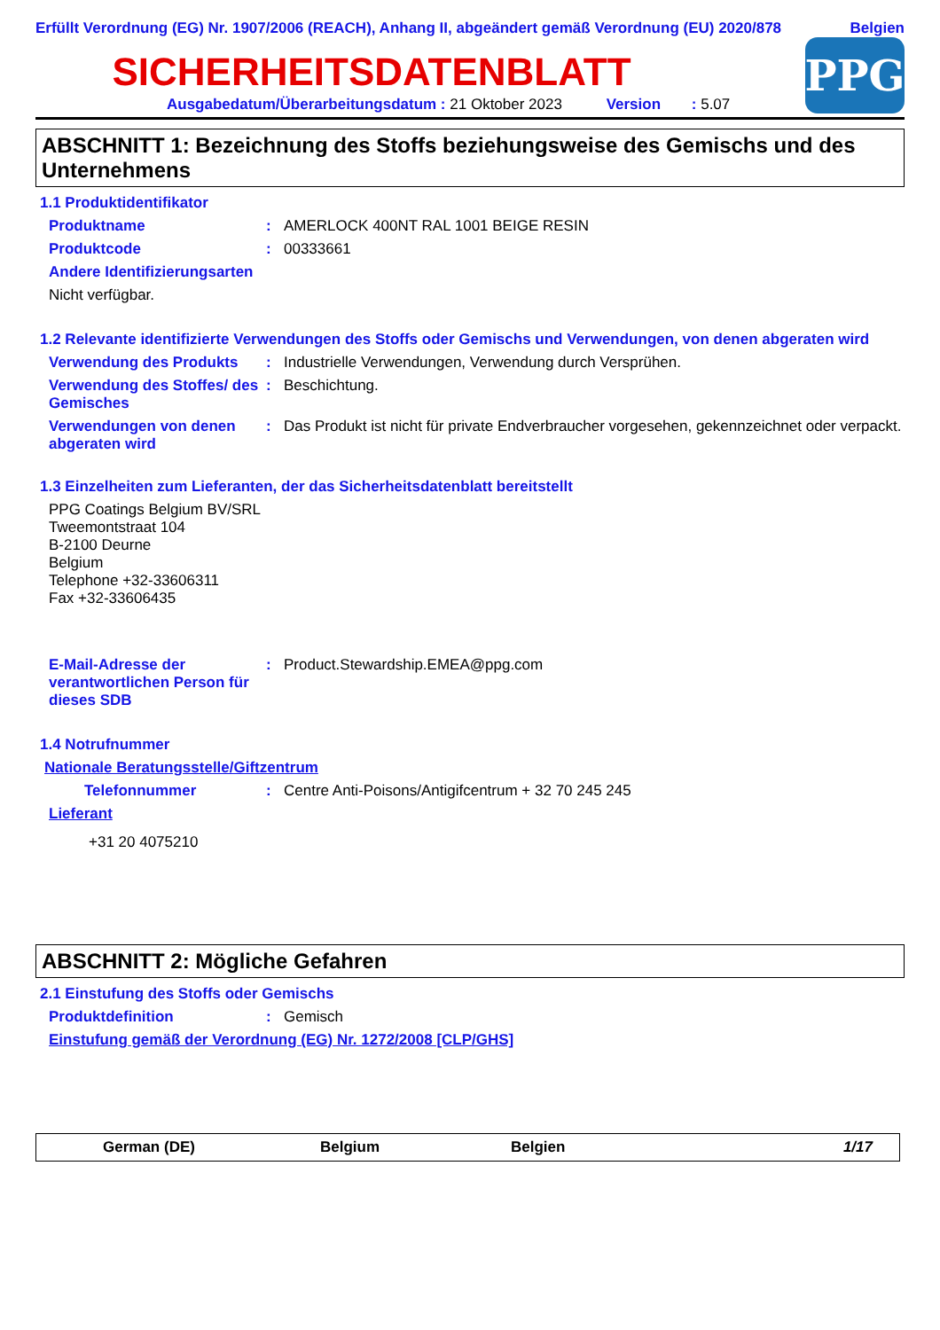Erfüllt Verordnung (EG) Nr. 1907/2006 (REACH), Anhang II, abgeändert gemäß Verordnung (EU) 2020/878 Belgien
SICHERHEITSDATENBLATT
Ausgabedatum/Überarbeitungsdatum : 21 Oktober 2023 Version : 5.07
PPG
ABSCHNITT 1: Bezeichnung des Stoffs beziehungsweise des Gemischs und des Unternehmens
1.1 Produktidentifikator
Produktname : AMERLOCK 400NT RAL 1001 BEIGE RESIN
Produktcode : 00333661
Andere Identifizierungsarten
Nicht verfügbar.
1.2 Relevante identifizierte Verwendungen des Stoffs oder Gemischs und Verwendungen, von denen abgeraten wird
Verwendung des Produkts : Industrielle Verwendungen, Verwendung durch Versprühen.
Verwendung des Stoffes/ des Gemisches
: Beschichtung.
Verwendungen von denen abgeraten wird
: Das Produkt ist nicht für private Endverbraucher vorgesehen, gekennzeichnet oder verpackt.
1.3 Einzelheiten zum Lieferanten, der das Sicherheitsdatenblatt bereitstellt
PPG Coatings Belgium BV/SRL
Tweemontstraat 104
B-2100 Deurne
Belgium
Telephone +32-33606311
Fax +32-33606435
E-Mail-Adresse der verantwortlichen Person für dieses SDB
: Product.Stewardship.EMEA@ppg.com
1.4 Notrufnummer
Nationale Beratungsstelle/Giftzentrum
Telefonnummer : Centre Anti-Poisons/Antigifcentrum + 32 70 245 245
Lieferant
+31 20 4075210
ABSCHNITT 2: Mögliche Gefahren
2.1 Einstufung des Stoffs oder Gemischs
Produktdefinition : Gemisch
Einstufung gemäß der Verordnung (EG) Nr. 1272/2008 [CLP/GHS]
German (DE) Belgium Belgien 1/17